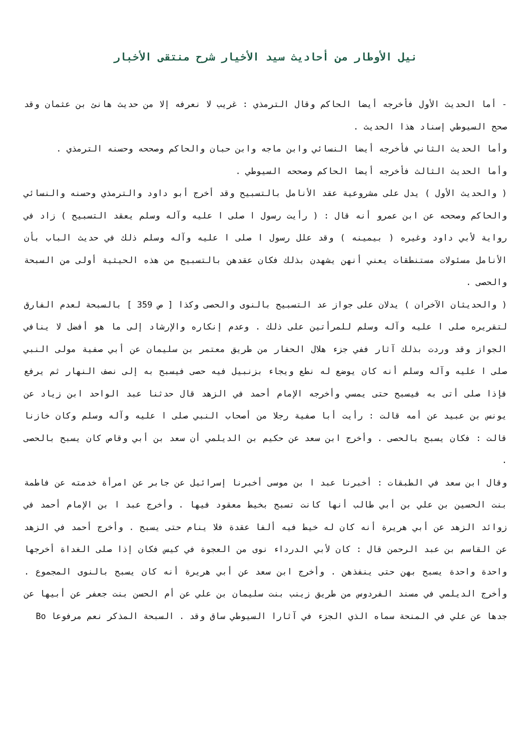نيل الأوطار من أحاديث سيد الأخيار شرح منتقى الأخبار
- أما الحديث الأول فأخرجه أيضا الحاكم وقال الترمذي : غريب لا نعرفه إلا من حديث هانئ بن عثمان وقد صحح السيوطي إسناد هذا الحديث .
وأما الحديث الثاني فأخرجه أيضا النسائي وابن ماجه وابن حبان والحاكم وصححه وحسنه الترمذي .
وأما الحديث الثالث فأخرجه أيضا الحاكم وصححه السيوطي .
( والحديث الأول ) يدل على مشروعية عقد الأنامل بالتسبيح وقد أخرج أبو داود والترمذي وحسنه والنسائي والحاكم وصححه عن ابن عمرو أنه قال : ( رأيت رسول ا صلى ا عليه وآله وسلم يعقد التسبيح ) زاد في رواية لأبي داود وغيره ( بيمينه ) وقد علل رسول ا صلى ا عليه وآله وسلم ذلك في حديث الباب بأن الأنامل مسئولات مستنطقات يعني أنهن يشهدن بذلك فكان عقدهن بالتسبيح من هذه الحيثية أولى من السبحة والحصى .
( والحديثان الآخران ) يدلان على جواز عد التسبيح بالنوى والحصى وكذا [ ص 359 ] بالسبحة لعدم الفارق لتقريره صلى ا عليه وآله وسلم للمرأتين على ذلك . وعدم إنكاره والإرشاد إلى ما هو أفضل لا ينافي الجواز وقد وردت بذلك آثار ففي جزء هلال الحفار من طريق معتمر بن سليمان عن أبي صفية مولى النبي صلى ا عليه وآله وسلم أنه كان يوضع له نطع ويجاء بزنبيل فيه حصى فيسبح به إلى نصف النهار ثم يرفع فإذا صلى أتى به فيسبح حتى يمسي وأخرجه الإمام أحمد في الزهد قال حدثنا عبد الواحد ابن زياد عن يونس بن عبيد عن أمه قالت : رأيت أبا صفية رجلا من أصحاب النبي صلى ا عليه وآله وسلم وكان خازنا قالت : فكان يسبح بالحصى . وأخرج ابن سعد عن حكيم بن الديلمي أن سعد بن أبي وقاص كان يسبح بالحصى .
وقال ابن سعد في الطبقات : أخبرنا عبد ا بن موسى أخبرنا إسرائيل عن جابر عن امرأة خدمته عن فاطمة بنت الحسين بن علي بن أبي طالب أنها كانت تسبح بخيط معقود فيها . وأخرج عبد ا بن الإمام أحمد في زوائد الزهد عن أبي هريرة أنه كان له خيط فيه ألفا عقدة فلا ينام حتى يسبح . وأخرج أحمد في الزهد عن القاسم بن عبد الرحمن قال : كان لأبي الدرداء نوى من العجوة في كيس فكان إذا صلى الغداة أخرجها واحدة واحدة يسبح بهن حتى ينفذهن . وأخرج ابن سعد عن أبي هريرة أنه كان يسبح بالنوى المجموع . وأخرج الديلمي في مسند الفردوس من طريق زينب بنت سليمان بن علي عن أم الحسن بنت جعفر عن أبيها عن جدها عن علي في المنحة سماه الذي الجزء في آثارا السيوطي ساق وقد . السبحة المذكر نعم مرفوعا Bo